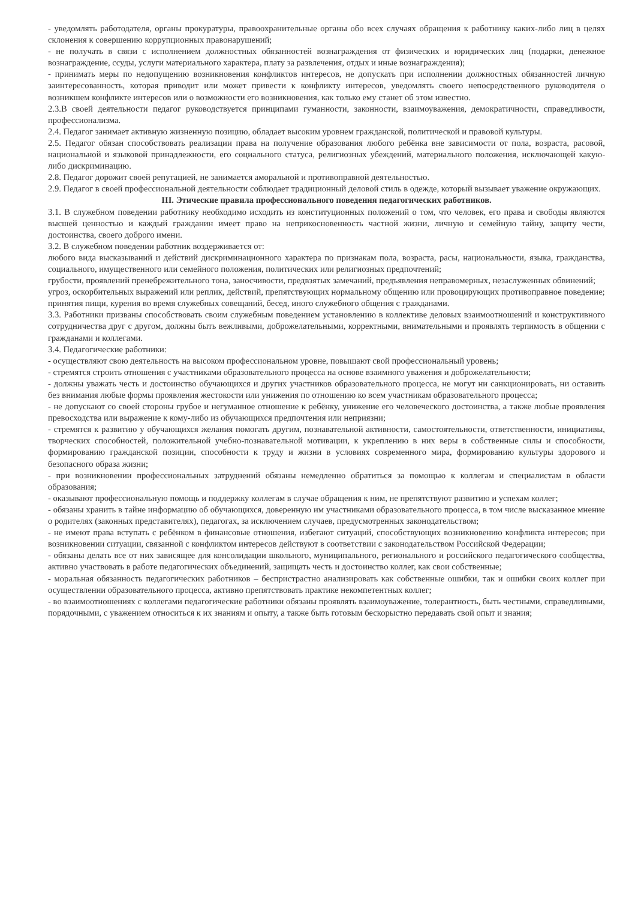- уведомлять работодателя, органы прокуратуры, правоохранительные органы обо всех случаях обращения к работнику каких-либо лиц в целях склонения к совершению коррупционных правонарушений;
- не получать в связи с исполнением должностных обязанностей вознаграждения от физических и юридических лиц (подарки, денежное вознаграждение, ссуды, услуги материального характера, плату за развлечения, отдых и иные вознаграждения);
- принимать меры по недопущению возникновения конфликтов интересов, не допускать при исполнении должностных обязанностей личную заинтересованность, которая приводит или может привести к конфликту интересов, уведомлять своего непосредственного руководителя о возникшем конфликте интересов или о возможности его возникновения, как только ему станет об этом известно.
2.3.В своей деятельности педагог руководствуется принципами гуманности, законности, взаимоуважения, демократичности, справедливости, профессионализма.
2.4. Педагог занимает активную жизненную позицию, обладает высоким уровнем гражданской, политической и правовой культуры.
2.5. Педагог обязан способствовать реализации права на получение образования любого ребёнка вне зависимости от пола, возраста, расовой, национальной и языковой принадлежности, его социального статуса, религиозных убеждений, материального положения, исключающей какую-либо дискриминацию.
2.8. Педагог дорожит своей репутацией, не занимается аморальной и противоправной деятельностью.
2.9. Педагог в своей профессиональной деятельности соблюдает традиционный деловой стиль в одежде, который вызывает уважение окружающих.
III. Этические правила профессионального поведения педагогических работников.
3.1. В служебном поведении работнику необходимо исходить из конституционных положений о том, что человек, его права и свободы являются высшей ценностью и каждый гражданин имеет право на неприкосновенность частной жизни, личную и семейную тайну, защиту чести, достоинства, своего доброго имени.
3.2. В служебном поведении работник воздерживается от:
любого вида высказываний и действий дискриминационного характера по признакам пола, возраста, расы, национальности, языка, гражданства, социального, имущественного или семейного положения, политических или религиозных предпочтений;
грубости, проявлений пренебрежительного тона, заносчивости, предвзятых замечаний, предъявления неправомерных, незаслуженных обвинений;
угроз, оскорбительных выражений или реплик, действий, препятствующих нормальному общению или провоцирующих противоправное поведение;
принятия пищи, курения во время служебных совещаний, бесед, иного служебного общения с гражданами.
3.3. Работники призваны способствовать своим служебным поведением установлению в коллективе деловых взаимоотношений и конструктивного сотрудничества друг с другом, должны быть вежливыми, доброжелательными, корректными, внимательными и проявлять терпимость в общении с гражданами и коллегами.
3.4. Педагогические работники:
- осуществляют свою деятельность на высоком профессиональном уровне, повышают свой профессиональный уровень;
- стремятся строить отношения с участниками образовательного процесса на основе взаимного уважения и доброжелательности;
- должны уважать честь и достоинство обучающихся и других участников образовательного процесса, не могут ни санкционировать, ни оставить без внимания любые формы проявления жестокости или унижения по отношению ко всем участникам образовательного процесса;
- не допускают со своей стороны грубое и негуманное отношение к ребёнку, унижение его человеческого достоинства, а также любые проявления превосходства или выражение к кому-либо из обучающихся предпочтения или неприязни;
- стремятся к развитию у обучающихся желания помогать другим, познавательной активности, самостоятельности, ответственности, инициативы, творческих способностей, положительной учебно-познавательной мотивации, к укреплению в них веры в собственные силы и способности, формированию гражданской позиции, способности к труду и жизни в условиях современного мира, формированию культуры здорового и безопасного образа жизни;
- при возникновении профессиональных затруднений обязаны немедленно обратиться за помощью к коллегам и специалистам в области образования;
- оказывают профессиональную помощь и поддержку коллегам в случае обращения к ним, не препятствуют развитию и успехам коллег;
- обязаны хранить в тайне информацию об обучающихся, доверенную им участниками образовательного процесса, в том числе высказанное мнение о родителях (законных представителях), педагогах, за исключением случаев, предусмотренных законодательством;
- не имеют права вступать с ребёнком в финансовые отношения, избегают ситуаций, способствующих возникновению конфликта интересов; при возникновении ситуации, связанной с конфликтом интересов действуют в соответствии с законодательством Российской Федерации;
- обязаны делать все от них зависящее для консолидации школьного, муниципального, регионального и российского педагогического сообщества, активно участвовать в работе педагогических объединений, защищать честь и достоинство коллег, как свои собственные;
- моральная обязанность педагогических работников – беспристрастно анализировать как собственные ошибки, так и ошибки своих коллег при осуществлении образовательного процесса, активно препятствовать практике некомпетентных коллег;
- во взаимоотношениях с коллегами педагогические работники обязаны проявлять взаимоуважение, толерантность, быть честными, справедливыми, порядочными, с уважением относиться к их знаниям и опыту, а также быть готовым бескорыстно передавать свой опыт и знания;